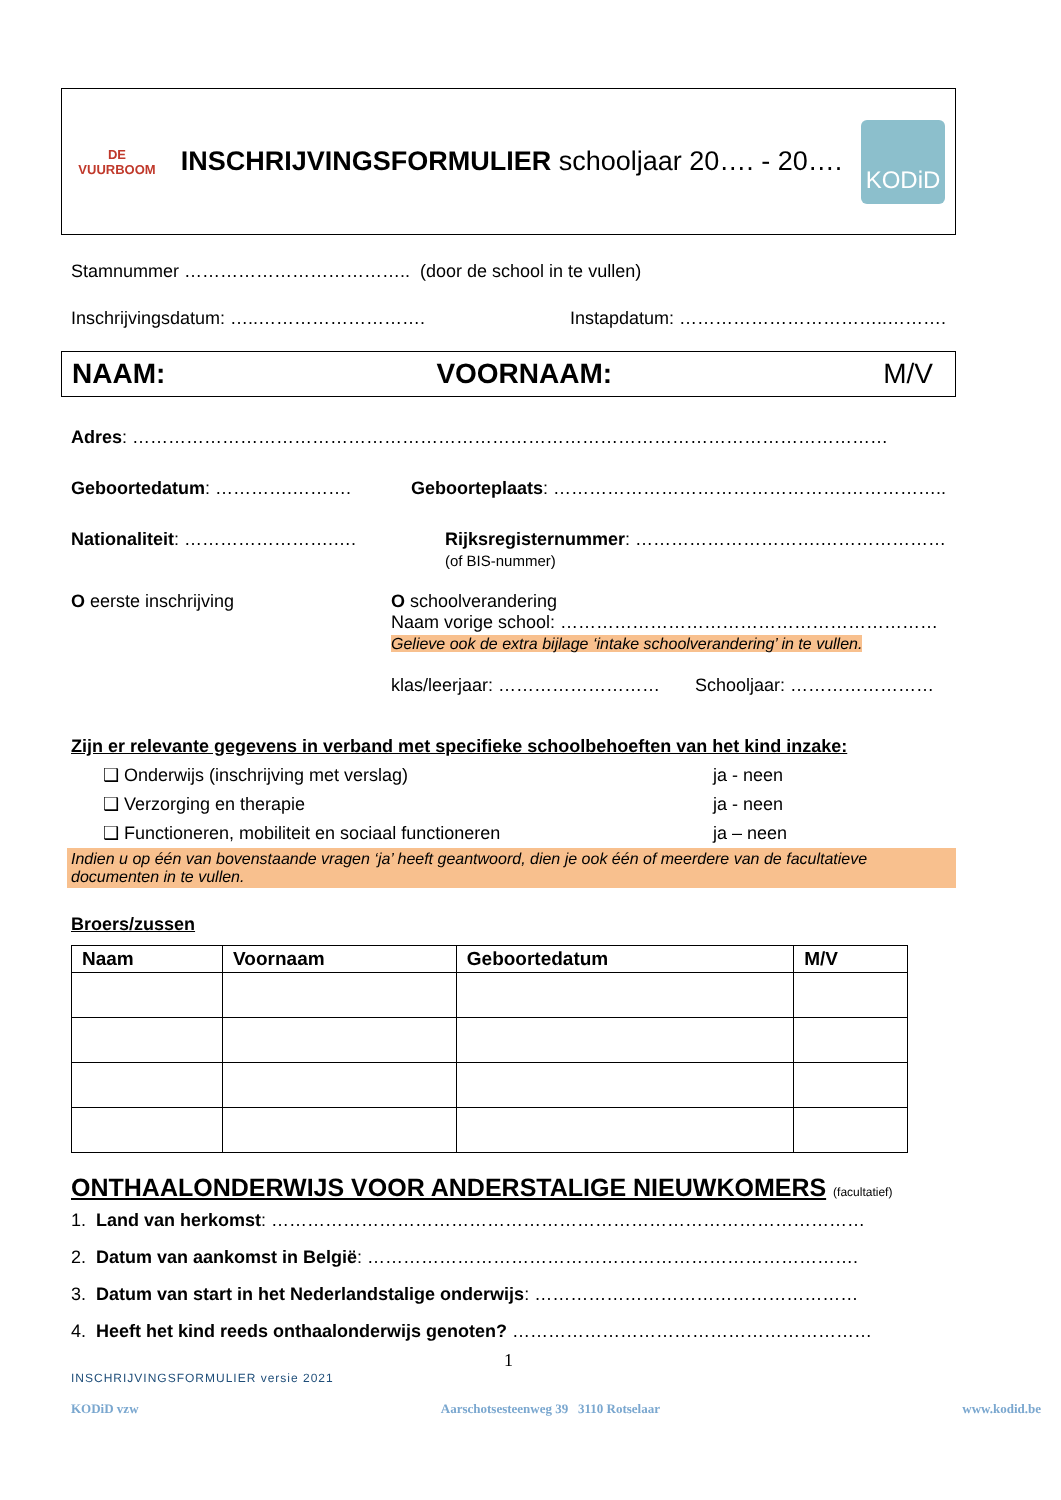DE VUURBOOM
INSCHRIJVINGSFORMULIER schooljaar 20…. - 20….
KODiD
Stamnummer ……………………………….. (door de school in te vullen)
Inschrijvingsdatum: …..………………………. Instapdatum: ……………………………..……….
NAAM: VOORNAAM: M/V
Adres: ………………………………………………………………………………………………………………
Geboortedatum: ………….………. Geboorteplaats: ………………………………………….……………..
Nationaliteit: …………………….…. Rijksregisternummer: ………………………….…………………
(of BIS-nummer)
O eerste inschrijving O schoolverandering
Naam vorige school: ………………………………………………………
Gelieve ook de extra bijlage ‘intake schoolverandering’ in te vullen.
klas/leerjaar: ……………………… Schooljaar: ……………………
Zijn er relevante gegevens in verband met specifieke schoolbehoeften van het kind inzake:
❑ Onderwijs (inschrijving met verslag) ja - neen
❑ Verzorging en therapie ja - neen
❑ Functioneren, mobiliteit en sociaal functioneren ja – neen
Indien u op één van bovenstaande vragen ‘ja’ heeft geantwoord, dien je ook één of meerdere van de facultatieve documenten in te vullen.
Broers/zussen
| Naam | Voornaam | Geboortedatum | M/V |
| --- | --- | --- | --- |
ONTHAALONDERWIJS VOOR ANDERSTALIGE NIEUWKOMERS (facultatief)
1. Land van herkomst: ………………………………………………………………………………………
2. Datum van aankomst in België: ……………………………………………………………………….
3. Datum van start in het Nederlandstalige onderwijs: ………………………………………………
4. Heeft het kind reeds onthaalonderwijs genoten? ……………………………………………………
1
INSCHRIJVINGSFORMULIER versie 2021
KODiD vzw Aarschotsesteenweg 39 3110 Rotselaar www.kodid.be